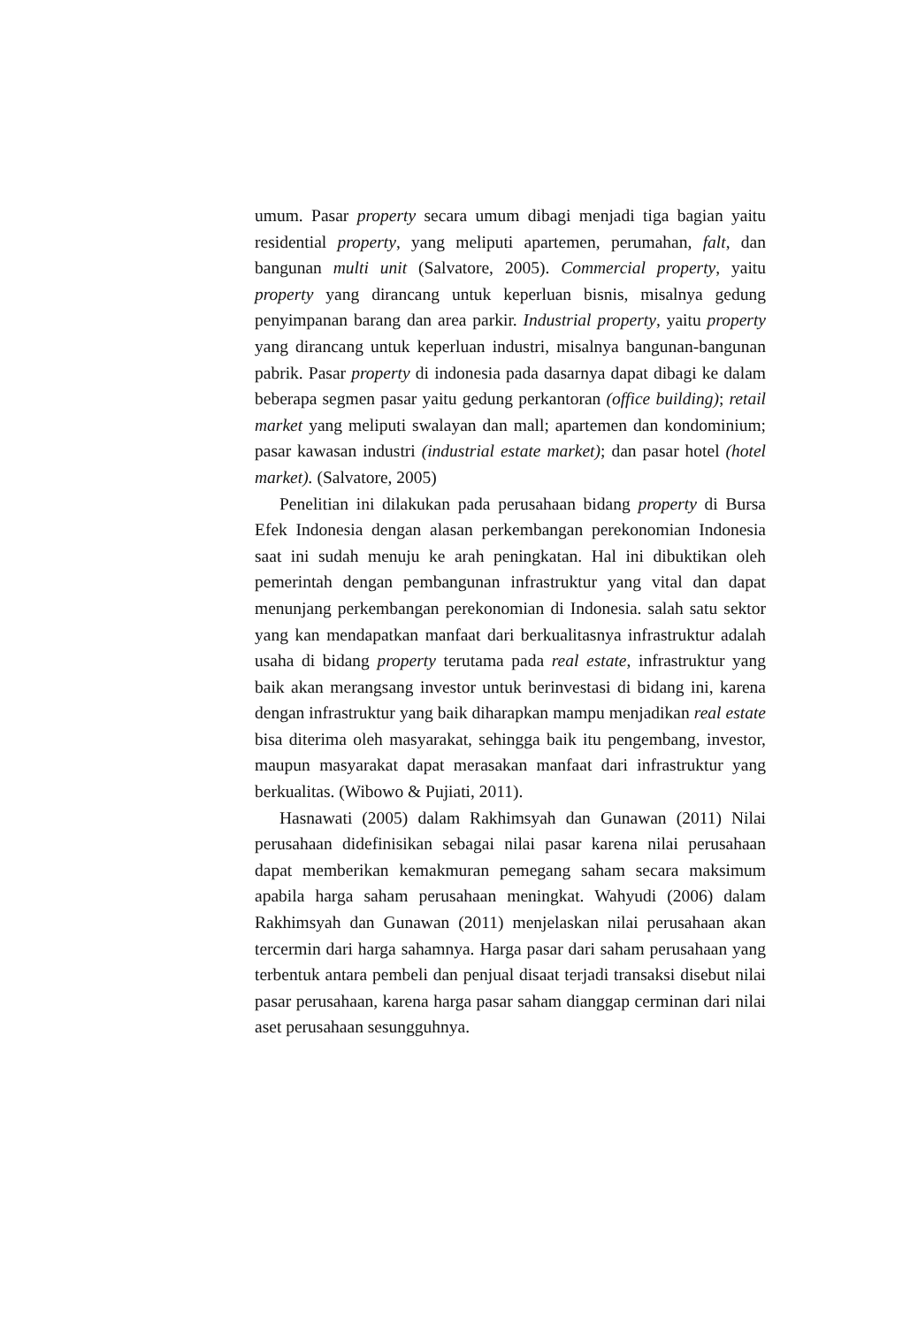umum. Pasar property secara umum dibagi menjadi tiga bagian yaitu residential property, yang meliputi apartemen, perumahan, falt, dan bangunan multi unit (Salvatore, 2005). Commercial property, yaitu property yang dirancang untuk keperluan bisnis, misalnya gedung penyimpanan barang dan area parkir. Industrial property, yaitu property yang dirancang untuk keperluan industri, misalnya bangunan-bangunan pabrik. Pasar property di indonesia pada dasarnya dapat dibagi ke dalam beberapa segmen pasar yaitu gedung perkantoran (office building); retail market yang meliputi swalayan dan mall; apartemen dan kondominium; pasar kawasan industri (industrial estate market); dan pasar hotel (hotel market). (Salvatore, 2005)
Penelitian ini dilakukan pada perusahaan bidang property di Bursa Efek Indonesia dengan alasan perkembangan perekonomian Indonesia saat ini sudah menuju ke arah peningkatan. Hal ini dibuktikan oleh pemerintah dengan pembangunan infrastruktur yang vital dan dapat menunjang perkembangan perekonomian di Indonesia. salah satu sektor yang kan mendapatkan manfaat dari berkualitasnya infrastruktur adalah usaha di bidang property terutama pada real estate, infrastruktur yang baik akan merangsang investor untuk berinvestasi di bidang ini, karena dengan infrastruktur yang baik diharapkan mampu menjadikan real estate bisa diterima oleh masyarakat, sehingga baik itu pengembang, investor, maupun masyarakat dapat merasakan manfaat dari infrastruktur yang berkualitas. (Wibowo & Pujiati, 2011).
Hasnawati (2005) dalam Rakhimsyah dan Gunawan (2011) Nilai perusahaan didefinisikan sebagai nilai pasar karena nilai perusahaan dapat memberikan kemakmuran pemegang saham secara maksimum apabila harga saham perusahaan meningkat. Wahyudi (2006) dalam Rakhimsyah dan Gunawan (2011) menjelaskan nilai perusahaan akan tercermin dari harga sahamnya. Harga pasar dari saham perusahaan yang terbentuk antara pembeli dan penjual disaat terjadi transaksi disebut nilai pasar perusahaan, karena harga pasar saham dianggap cerminan dari nilai aset perusahaan sesungguhnya.